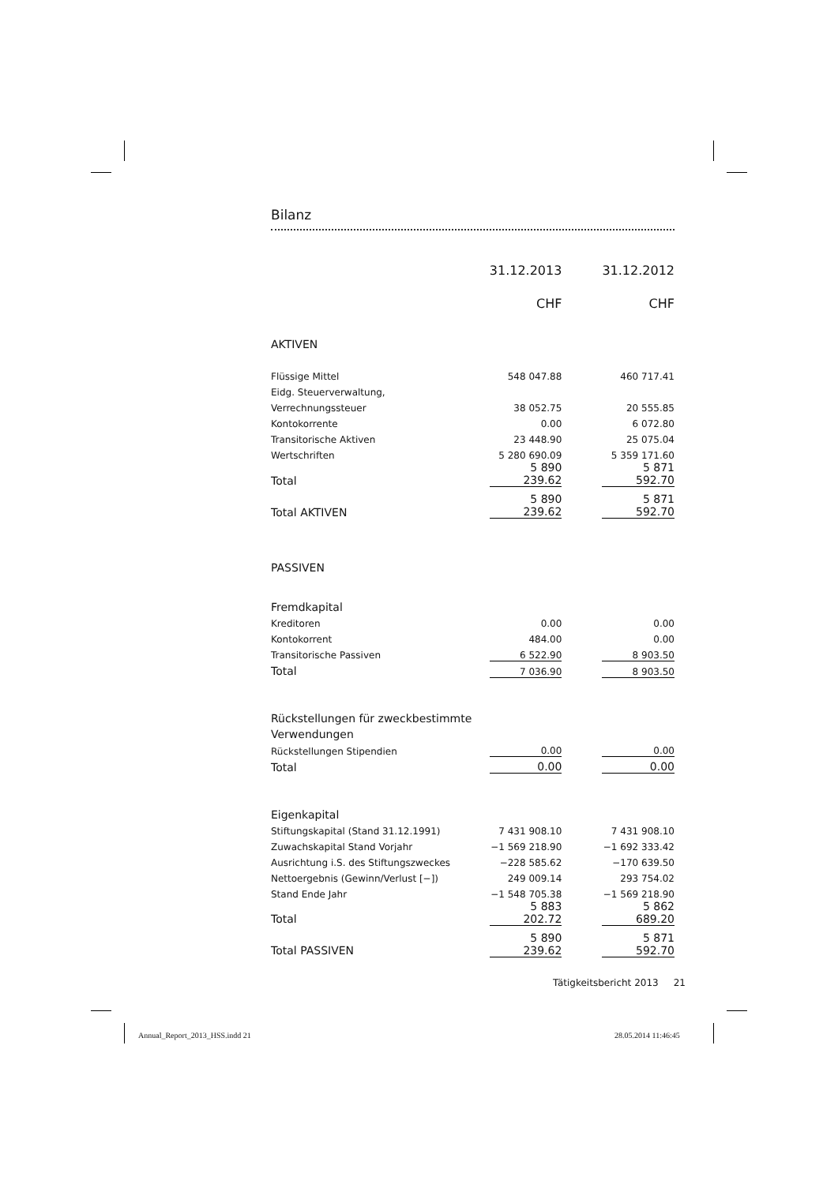Bilanz
| | 31.12.2013 | | 31.12.2012 |
| | CHF | | CHF |
| AKTIVEN | | | |
| Flüssige Mittel | 548 047.88 | | 460 717.41 |
| Eidg. Steuerverwaltung, | | | |
| Verrechnungssteuer | 38 052.75 | | 20 555.85 |
| Kontokorrente | 0.00 | | 6 072.80 |
| Transitorische Aktiven | 23 448.90 | | 25 075.04 |
| Wertschriften | 5 280 690.09 | | 5 359 171.60 |
| Total | 5 890 239.62 | | 5 871 592.70 |
| Total AKTIVEN | 5 890 239.62 | | 5 871 592.70 |
| PASSIVEN | | | |
| Fremdkapital | | | |
| Kreditoren | 0.00 | | 0.00 |
| Kontokorrent | 484.00 | | 0.00 |
| Transitorische Passiven | 6 522.90 | | 8 903.50 |
| Total | 7 036.90 | | 8 903.50 |
| Rückstellungen für zweckbestimmte | | | |
| Verwendungen | | | |
| Rückstellungen Stipendien | 0.00 | | 0.00 |
| Total | 0.00 | | 0.00 |
| Eigenkapital | | | |
| Stiftungskapital (Stand 31.12.1991) | 7 431 908.10 | | 7 431 908.10 |
| Zuwachskapital Stand Vorjahr | −1 569 218.90 | | −1 692 333.42 |
| Ausrichtung i.S. des Stiftungszweckes | −228 585.62 | | −170 639.50 |
| Nettoergebnis (Gewinn/Verlust [−]) | 249 009.14 | | 293 754.02 |
| Stand Ende Jahr | −1 548 705.38 | | −1 569 218.90 |
| Total | 5 883 202.72 | | 5 862 689.20 |
| Total PASSIVEN | 5 890 239.62 | | 5 871 592.70 |
Tätigkeitsbericht 2013 21
Annual_Report_2013_HSS.indd 21 28.05.2014 11:46:45